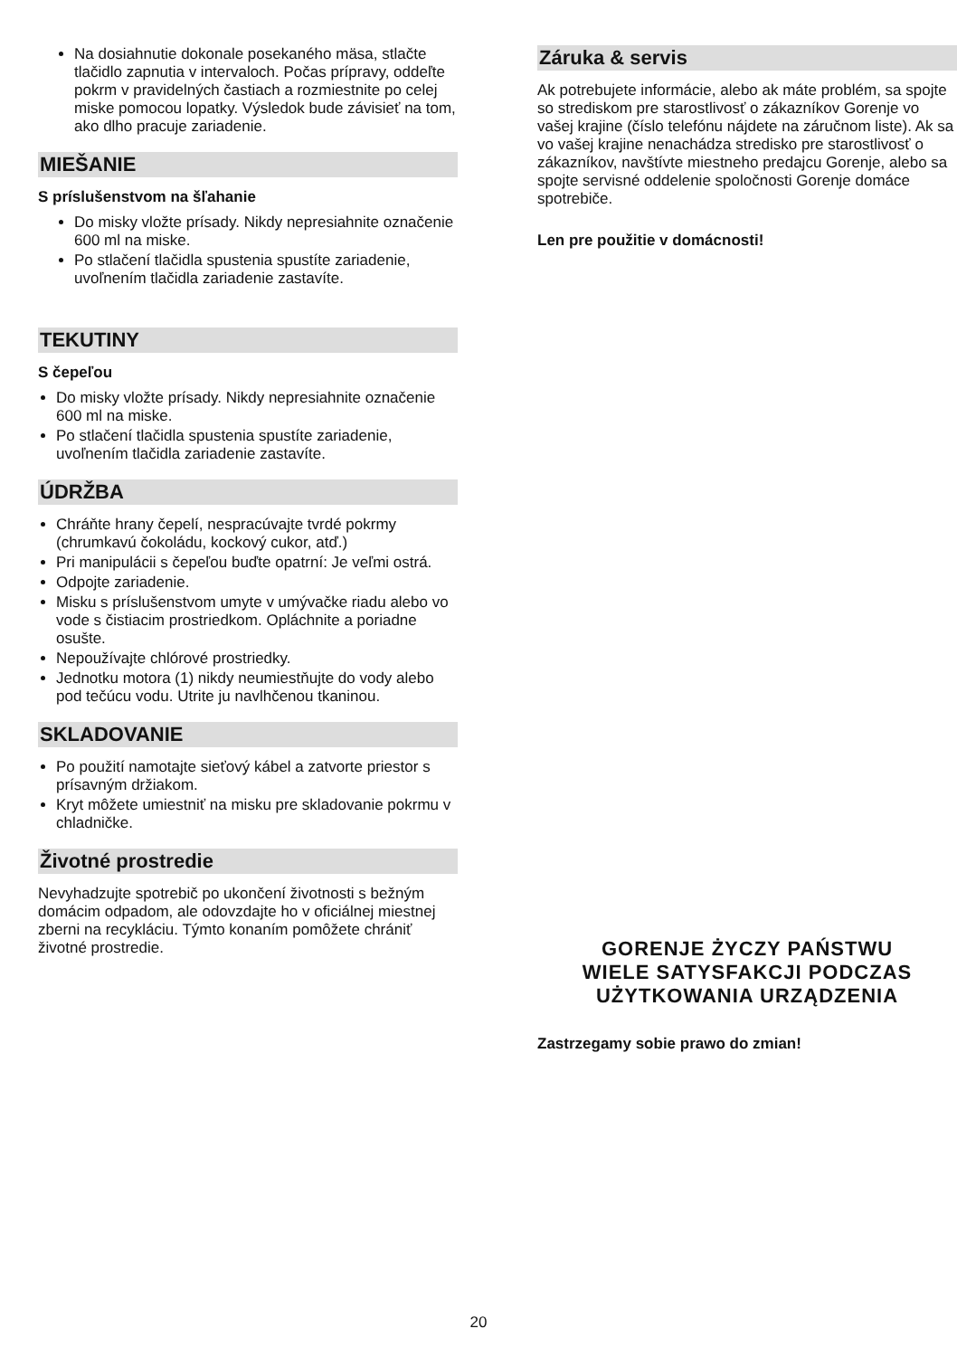Na dosiahnutie dokonale posekaného mäsa, stlačte tlačidlo zapnutia v intervaloch. Počas prípravy, oddeľte pokrm v pravidelných častiach a rozmiestnite po celej miske pomocou lopatky. Výsledok bude závisieť na tom, ako dlho pracuje zariadenie.
MIEŠANIE
S príslušenstvom na šľahanie
Do misky vložte prísady. Nikdy nepresiahnite označenie 600 ml na miske.
Po stlačení tlačidla spustenia spustíte zariadenie, uvoľnením tlačidla zariadenie zastavíte.
TEKUTINY
S čepeľou
Do misky vložte prísady. Nikdy nepresiahnite označenie 600 ml na miske.
Po stlačení tlačidla spustenia spustíte zariadenie, uvoľnením tlačidla zariadenie zastavíte.
ÚDRŽBA
Chráňte hrany čepelí, nespracúvajte tvrdé pokrmy (chrumkavú čokoládu, kockový cukor, atď.)
Pri manipulácii s čepeľou buďte opatrní: Je veľmi ostrá.
Odpojte zariadenie.
Misku s príslušenstvom umyte v umývačke riadu alebo vo vode s čistiacim prostriedkom. Opláchnite a poriadne osušte.
Nepoužívajte chlórové prostriedky.
Jednotku motora (1) nikdy neumiestňujte do vody alebo pod tečúcu vodu. Utrite ju navlhčenou tkaninou.
SKLADOVANIE
Po použití namotajte sieťový kábel a zatvorte priestor s prísavným držiakom.
Kryt môžete umiestniť na misku pre skladovanie pokrmu v chladničke.
Životné prostredie
Nevyhadzujte spotrebič po ukončení životnosti s bežným domácim odpadom, ale odovzdajte ho v oficiálnej miestnej zberni na recykláciu. Týmto konaním pomôžete chrániť životné prostredie.
Záruka & servis
Ak potrebujete informácie, alebo ak máte problém, sa spojte so strediskom pre starostlivosť o zákazníkov Gorenje vo vašej krajine (číslo telefónu nájdete na záručnom liste). Ak sa vo vašej krajine nenachádza stredisko pre starostlivosť o zákazníkov, navštívte miestneho predajcu Gorenje, alebo sa spojte servisné oddelenie spoločnosti Gorenje domáce spotrebiče.
Len pre použitie v domácnosti!
GORENJE ŻYCZY PAŃSTWU
WIELE SATYSFAKCJI PODCZAS
UŻYTKOWANIA URZĄDZENIA
Zastrzegamy sobie prawo do zmian!
20